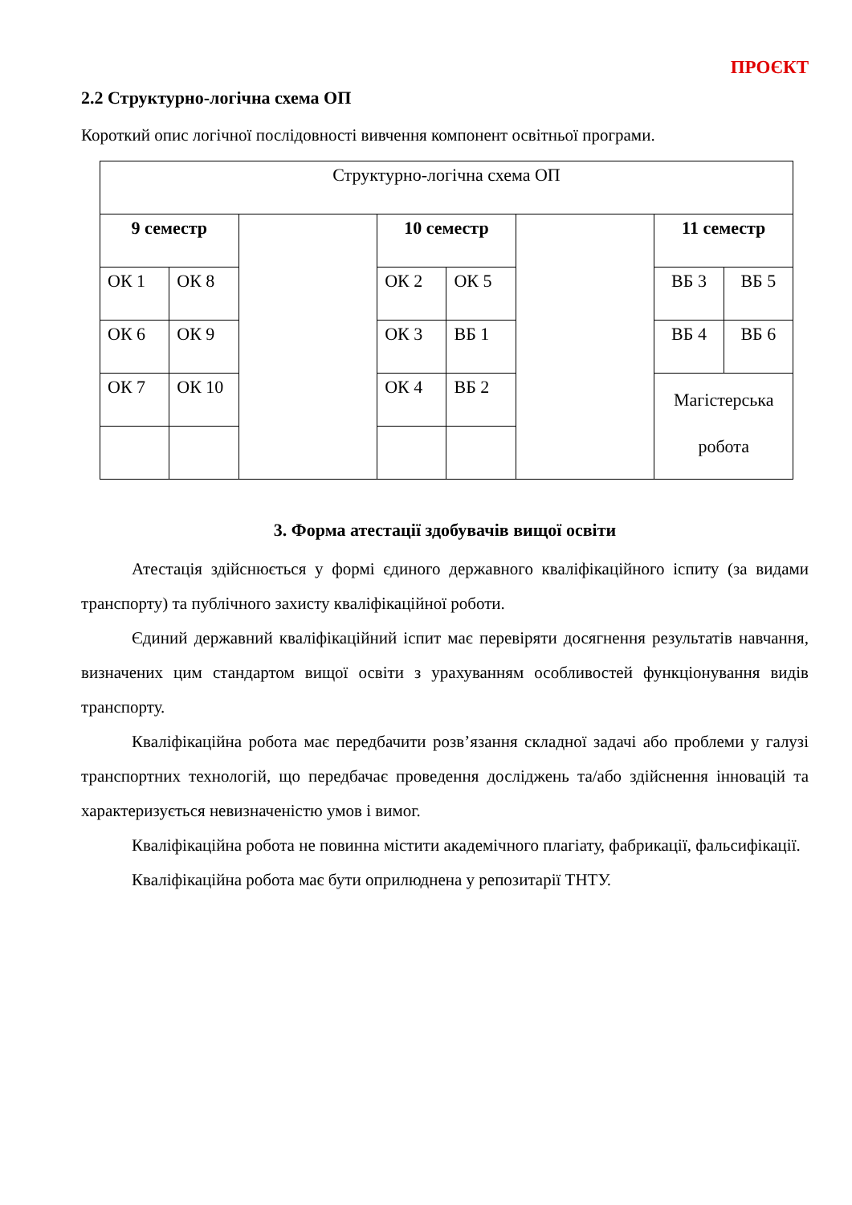ПРОЄКТ
2.2 Структурно-логічна схема ОП
Короткий опис логічної послідовності вивчення компонент освітньої програми.
| Структурно-логічна схема ОП | | | | | | | |
| 9 семестр | | | 10 семестр | | | 11 семестр | |
| ОК 1 | ОК 8 | | ОК 2 | ОК 5 | | ВБ 3 | ВБ 5 |
| ОК 6 | ОК 9 | | ОК 3 | ВБ 1 | | ВБ 4 | ВБ 6 |
| ОК 7 | ОК 10 | | ОК 4 | ВБ 2 | | Магістерська робота | |
3. Форма атестації здобувачів вищої освіти
Атестація здійснюється у формі єдиного державного кваліфікаційного іспиту (за видами транспорту) та публічного захисту кваліфікаційної роботи.
Єдиний державний кваліфікаційний іспит має перевіряти досягнення результатів навчання, визначених цим стандартом вищої освіти з урахуванням особливостей функціонування видів транспорту.
Кваліфікаційна робота має передбачити розв’язання складної задачі або проблеми у галузі транспортних технологій, що передбачає проведення досліджень та/або здійснення інновацій та характеризується невизначеністю умов і вимог.
Кваліфікаційна робота не повинна містити академічного плагіату, фабрикації, фальсифікації.
Кваліфікаційна робота має бути оприлюднена у репозитарії ТНТУ.